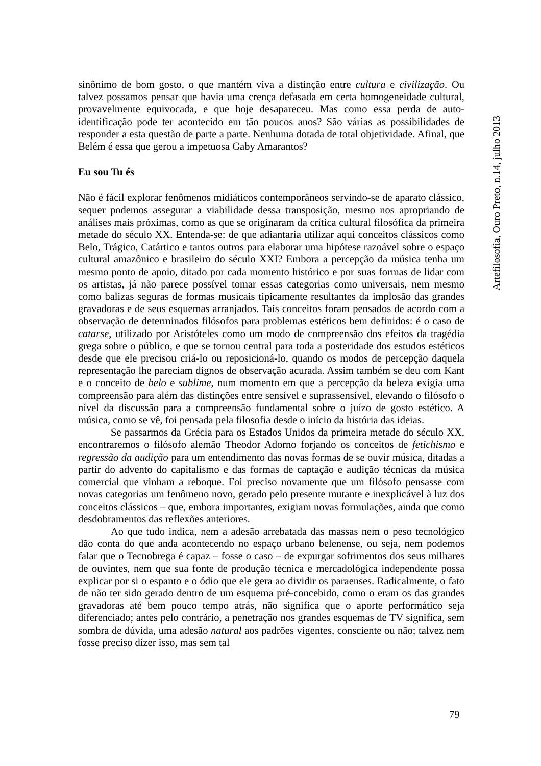sinônimo de bom gosto, o que mantém viva a distinção entre cultura e civilização. Ou talvez possamos pensar que havia uma crença defasada em certa homogeneidade cultural, provavelmente equivocada, e que hoje desapareceu. Mas como essa perda de auto-identificação pode ter acontecido em tão poucos anos? São várias as possibilidades de responder a esta questão de parte a parte. Nenhuma dotada de total objetividade. Afinal, que Belém é essa que gerou a impetuosa Gaby Amarantos?
Eu sou Tu és
Não é fácil explorar fenômenos midiáticos contemporâneos servindo-se de aparato clássico, sequer podemos assegurar a viabilidade dessa transposição, mesmo nos apropriando de análises mais próximas, como as que se originaram da crítica cultural filosófica da primeira metade do século XX. Entenda-se: de que adiantaria utilizar aqui conceitos clássicos como Belo, Trágico, Catártico e tantos outros para elaborar uma hipótese razoável sobre o espaço cultural amazônico e brasileiro do século XXI? Embora a percepção da música tenha um mesmo ponto de apoio, ditado por cada momento histórico e por suas formas de lidar com os artistas, já não parece possível tomar essas categorias como universais, nem mesmo como balizas seguras de formas musicais tipicamente resultantes da implosão das grandes gravadoras e de seus esquemas arranjados. Tais conceitos foram pensados de acordo com a observação de determinados filósofos para problemas estéticos bem definidos: é o caso de catarse, utilizado por Aristóteles como um modo de compreensão dos efeitos da tragédia grega sobre o público, e que se tornou central para toda a posteridade dos estudos estéticos desde que ele precisou criá-lo ou reposicioná-lo, quando os modos de percepção daquela representação lhe pareciam dignos de observação acurada. Assim também se deu com Kant e o conceito de belo e sublime, num momento em que a percepção da beleza exigia uma compreensão para além das distinções entre sensível e suprassensível, elevando o filósofo o nível da discussão para a compreensão fundamental sobre o juízo de gosto estético. A música, como se vê, foi pensada pela filosofia desde o início da história das ideias.
Se passarmos da Grécia para os Estados Unidos da primeira metade do século XX, encontraremos o filósofo alemão Theodor Adorno forjando os conceitos de fetichismo e regressão da audição para um entendimento das novas formas de se ouvir música, ditadas a partir do advento do capitalismo e das formas de captação e audição técnicas da música comercial que vinham a reboque. Foi preciso novamente que um filósofo pensasse com novas categorias um fenômeno novo, gerado pelo presente mutante e inexplicável à luz dos conceitos clássicos – que, embora importantes, exigiam novas formulações, ainda que como desdobramentos das reflexões anteriores.
Ao que tudo indica, nem a adesão arrebatada das massas nem o peso tecnológico dão conta do que anda acontecendo no espaço urbano belenense, ou seja, nem podemos falar que o Tecnobrega é capaz – fosse o caso – de expurgar sofrimentos dos seus milhares de ouvintes, nem que sua fonte de produção técnica e mercadológica independente possa explicar por si o espanto e o ódio que ele gera ao dividir os paraenses. Radicalmente, o fato de não ter sido gerado dentro de um esquema pré-concebido, como o eram os das grandes gravadoras até bem pouco tempo atrás, não significa que o aporte performático seja diferenciado; antes pelo contrário, a penetração nos grandes esquemas de TV significa, sem sombra de dúvida, uma adesão natural aos padrões vigentes, consciente ou não; talvez nem fosse preciso dizer isso, mas sem tal
Artefilosofia, Ouro Preto, n.14, julho 2013
79